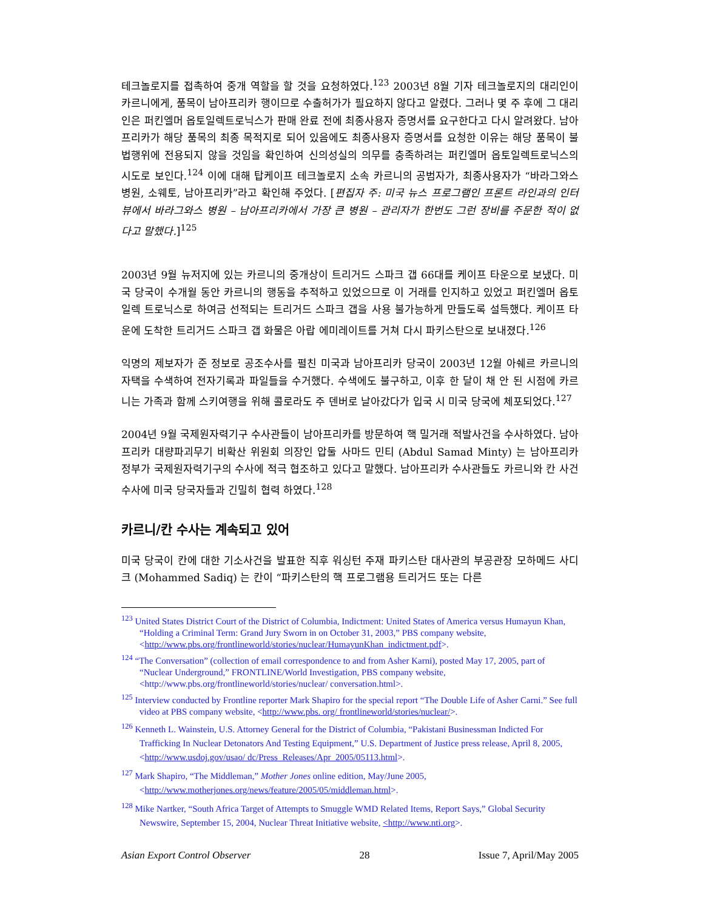테크놀로지를 접촉하여 중개 역할을 할 것을 요청하였다.<sup>123</sup> 2003년 8월 기자 테크놀로지의 대리인이 카르니에게, 품목이 남아프리카 행이므로 수출허가가 필요하지 않다고 알렸다. 그러나 몇 주 후에 그 대리인은 퍼킨엘머 옵토일렉트로닉스가 판매 완료 전에 최종사용자 증명서를 요구한다고 다시 알려왔다. 남아프리카가 해당 품목의 최종 목적지로 되어 있음에도 최종사용자 증명서를 요청한 이유는 해당 품목이 불법행위에 전용되지 않을 것임을 확인하여 신의성실의 의무를 충족하려는 퍼킨엘머 옵토일렉트로닉스의 시도로 보인다.<sup>124</sup> 이에 대해 탑케이프 테크놀로지 소속 카르니의 공범자가, 최종사용자가 “바라그와스 병원, 소웨토, 남아프리카”라고 확인해 주었다. [편집자 주: 미국 뉴스 프로그램인 프론트 라인과의 인터뷰에서 바라그와스 병원 – 남아프리카에서 가장 큰 병원 – 관리자가 한번도 그런 장비를 주문한 적이 없다고 말했다.]<sup>125</sup>
2003년 9월 뉴저지에 있는 카르니의 중개상이 트리거드 스파크 갭 66대를 케이프 타운으로 보냈다. 미국 당국이 수개월 동안 카르니의 행동을 추적하고 있었으므로 이 거래를 인지하고 있었고 퍼킨엘머 옵토일렉 트로닉스로 하여금 선적되는 트리거드 스파크 갭을 사용 불가능하게 만들도록 설득했다. 케이프 타운에 도착한 트리거드 스파크 갭 화물은 아랍 에미레이트를 거쳐 다시 파키스탄으로 보내졌다.<sup>126</sup>
익명의 제보자가 준 정보로 공조수사를 펼친 미국과 남아프리카 당국이 2003년 12월 아쉐르 카르니의 자택을 수색하여 전자기록과 파일들을 수거했다. 수색에도 불구하고, 이후 한 달이 채 안 된 시점에 카르니는 가족과 함께 스키여행을 위해 콜로라도 주 덴버로 날아갔다가 입국 시 미국 당국에 체포되었다.<sup>127</sup>
2004년 9월 국제원자력기구 수사관들이 남아프리카를 방문하여 핵 밀거래 적발사건을 수사하였다. 남아프리카 대량파괴무기 비확산 위원회 의장인 압둘 사마드 민티 (Abdul Samad Minty) 는 남아프리카 정부가 국제원자력기구의 수사에 적극 협조하고 있다고 말했다. 남아프리카 수사관들도 카르니와 칸 사건 수사에 미국 당국자들과 긴밀히 협력 하였다.<sup>128</sup>
카르니/칸 수사는 계속되고 있어
미국 당국이 칸에 대한 기소사건을 발표한 직후 워싱턴 주재 파키스탄 대사관의 부공관장 모하메드 사디크 (Mohammed Sadiq) 는 칸이 “파키스탄의 핵 프로그램용 트리거드 또는 다른
<sup>123</sup> United States District Court of the District of Columbia, Indictment: United States of America versus Humayun Khan, “Holding a Criminal Term: Grand Jury Sworn in on October 31, 2003,” PBS company website, <http://www.pbs.org/frontlineworld/stories/nuclear/HumayunKhan_indictment.pdf>.
<sup>124</sup> “The Conversation” (collection of email correspondence to and from Asher Karni), posted May 17, 2005, part of “Nuclear Underground,” FRONTLINE/World Investigation, PBS company website, <http://www.pbs.org/frontlineworld/stories/nuclear/ conversation.html>.
<sup>125</sup> Interview conducted by Frontline reporter Mark Shapiro for the special report “The Double Life of Asher Carni.” See full video at PBS company website, <http://www.pbs. org/ frontlineworld/stories/nuclear/>.
<sup>126</sup> Kenneth L. Wainstein, U.S. Attorney General for the District of Columbia, “Pakistani Businessman Indicted For Trafficking In Nuclear Detonators And Testing Equipment,” U.S. Department of Justice press release, April 8, 2005, <http://www.usdoj.gov/usao/ dc/Press_Releases/Apr_2005/05113.html>.
<sup>127</sup> Mark Shapiro, “The Middleman,” Mother Jones online edition, May/June 2005, <http://www.motherjones.org/news/feature/2005/05/middleman.html>.
<sup>128</sup> Mike Nartker, “South Africa Target of Attempts to Smuggle WMD Related Items, Report Says,” Global Security Newswire, September 15, 2004, Nuclear Threat Initiative website, <http://www.nti.org>.
Asian Export Control Observer 28 Issue 7, April/May 2005